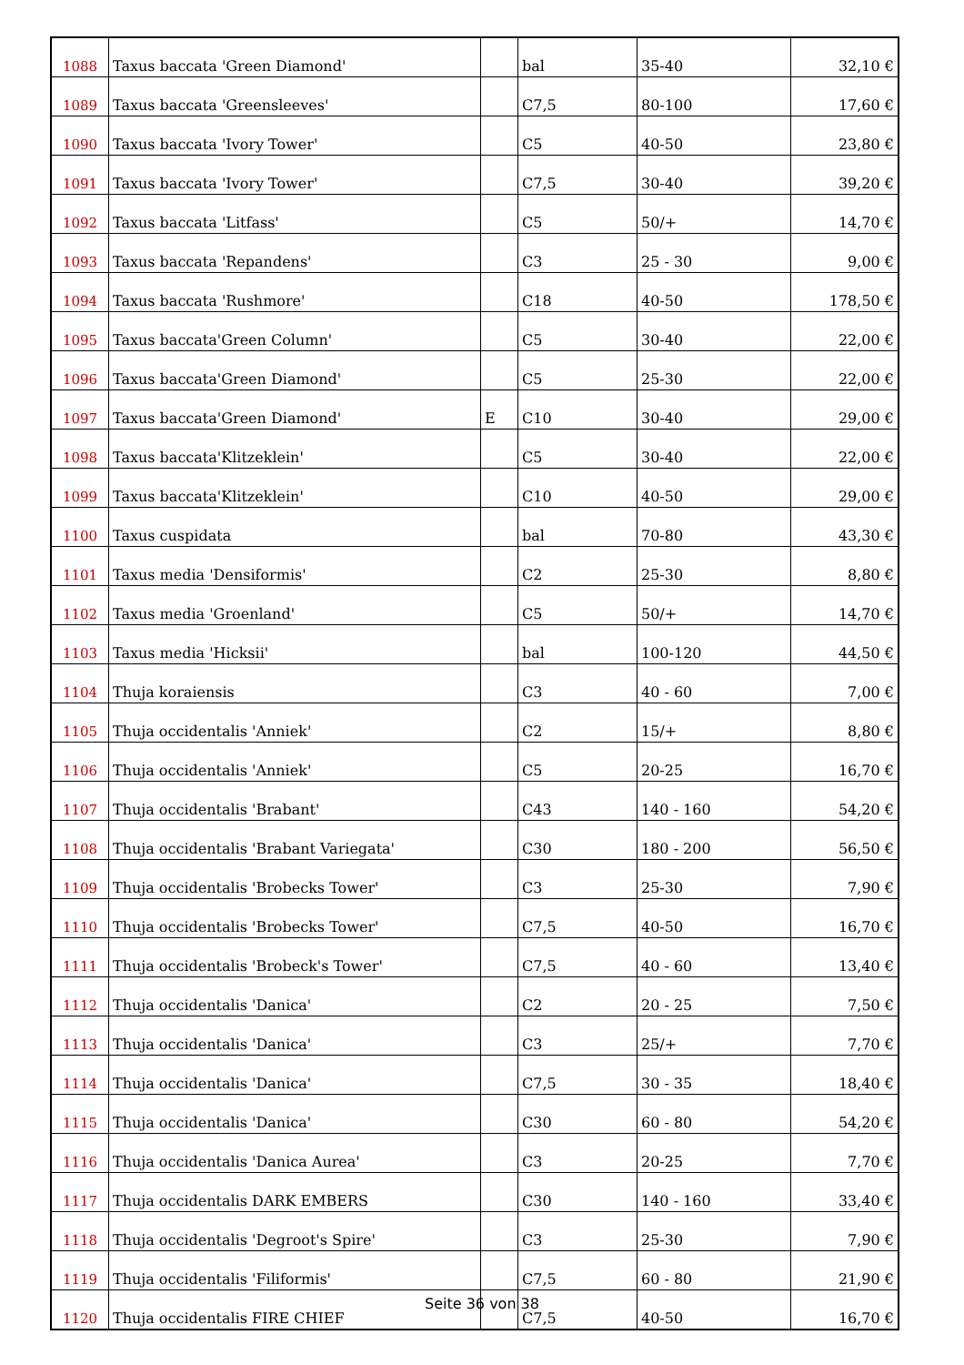| 1088 | Taxus baccata 'Green Diamond' | | bal | 35-40 | 32,10 € |
| 1089 | Taxus baccata 'Greensleeves' | | C7,5 | 80-100 | 17,60 € |
| 1090 | Taxus baccata 'Ivory Tower' | | C5 | 40-50 | 23,80 € |
| 1091 | Taxus baccata 'Ivory Tower' | | C7,5 | 30-40 | 39,20 € |
| 1092 | Taxus baccata 'Litfass' | | C5 | 50/+ | 14,70 € |
| 1093 | Taxus baccata 'Repandens' | | C3 | 25 - 30 | 9,00 € |
| 1094 | Taxus baccata 'Rushmore' | | C18 | 40-50 | 178,50 € |
| 1095 | Taxus baccata'Green Column' | | C5 | 30-40 | 22,00 € |
| 1096 | Taxus baccata'Green Diamond' | | C5 | 25-30 | 22,00 € |
| 1097 | Taxus baccata'Green Diamond' | E | C10 | 30-40 | 29,00 € |
| 1098 | Taxus baccata'Klitzeklein' | | C5 | 30-40 | 22,00 € |
| 1099 | Taxus baccata'Klitzeklein' | | C10 | 40-50 | 29,00 € |
| 1100 | Taxus cuspidata | | bal | 70-80 | 43,30 € |
| 1101 | Taxus media 'Densiformis' | | C2 | 25-30 | 8,80 € |
| 1102 | Taxus media 'Groenland' | | C5 | 50/+ | 14,70 € |
| 1103 | Taxus media 'Hicksii' | | bal | 100-120 | 44,50 € |
| 1104 | Thuja koraiensis | | C3 | 40 - 60 | 7,00 € |
| 1105 | Thuja occidentalis 'Anniek' | | C2 | 15/+ | 8,80 € |
| 1106 | Thuja occidentalis 'Anniek' | | C5 | 20-25 | 16,70 € |
| 1107 | Thuja occidentalis 'Brabant' | | C43 | 140 - 160 | 54,20 € |
| 1108 | Thuja occidentalis 'Brabant Variegata' | | C30 | 180 - 200 | 56,50 € |
| 1109 | Thuja occidentalis 'Brobecks Tower' | | C3 | 25-30 | 7,90 € |
| 1110 | Thuja occidentalis 'Brobecks Tower' | | C7,5 | 40-50 | 16,70 € |
| 1111 | Thuja occidentalis 'Brobeck's Tower' | | C7,5 | 40 - 60 | 13,40 € |
| 1112 | Thuja occidentalis 'Danica' | | C2 | 20 - 25 | 7,50 € |
| 1113 | Thuja occidentalis 'Danica' | | C3 | 25/+ | 7,70 € |
| 1114 | Thuja occidentalis 'Danica' | | C7,5 | 30 - 35 | 18,40 € |
| 1115 | Thuja occidentalis 'Danica' | | C30 | 60 - 80 | 54,20 € |
| 1116 | Thuja occidentalis 'Danica Aurea' | | C3 | 20-25 | 7,70 € |
| 1117 | Thuja occidentalis DARK EMBERS | | C30 | 140 - 160 | 33,40 € |
| 1118 | Thuja occidentalis 'Degroot's Spire' | | C3 | 25-30 | 7,90 € |
| 1119 | Thuja occidentalis 'Filiformis' | | C7,5 | 60 - 80 | 21,90 € |
| 1120 | Thuja occidentalis FIRE CHIEF | | C7,5 | 40-50 | 16,70 € |
Seite 36 von 38